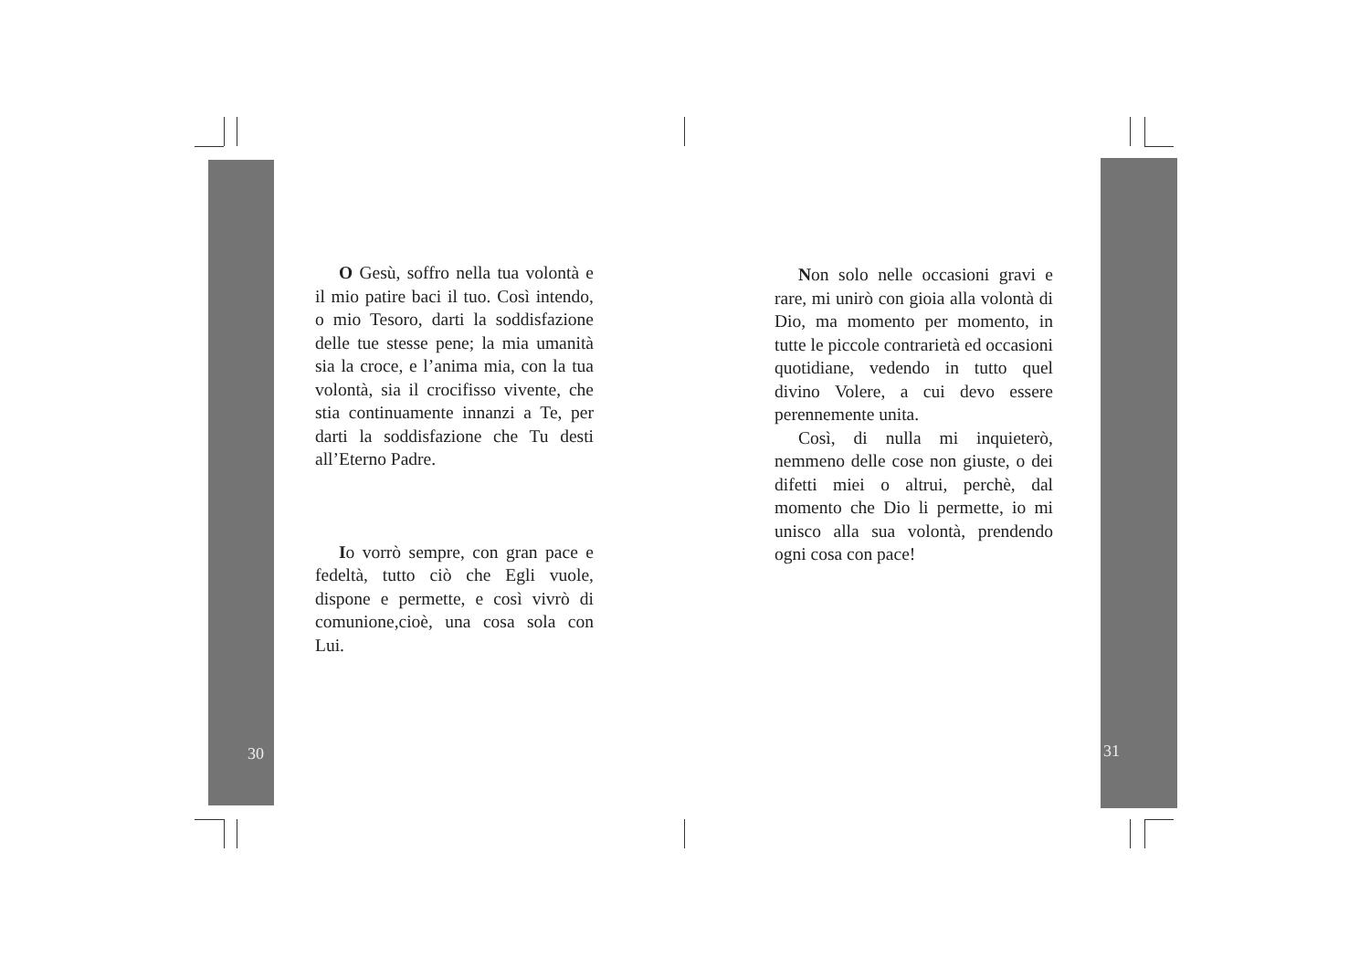O Gesù, soffro nella tua volontà e il mio patire baci il tuo. Così intendo, o mio Tesoro, darti la soddisfazione delle tue stesse pene; la mia umanità sia la croce, e l’anima mia, con la tua volontà, sia il crocifisso vivente, che stia continuamente innanzi a Te, per darti la soddisfazione che Tu desti all’Eterno Padre.
Io vorrò sempre, con gran pace e fedeltà, tutto ciò che Egli vuole, dispone e permette, e così vivrò di comunione,cioè, una cosa sola con Lui.
Non solo nelle occasioni gravi e rare, mi unirò con gioia alla volontà di Dio, ma momento per momento, in tutte le piccole contrarietà ed occasioni quotidiane, vedendo in tutto quel divino Volere, a cui devo essere perennemente unita.
Così, di nulla mi inquieterò, nemmeno delle cose non giuste, o dei difetti miei o altrui, perchè, dal momento che Dio li permette, io mi unisco alla sua volontà, prendendo ogni cosa con pace!
30 31